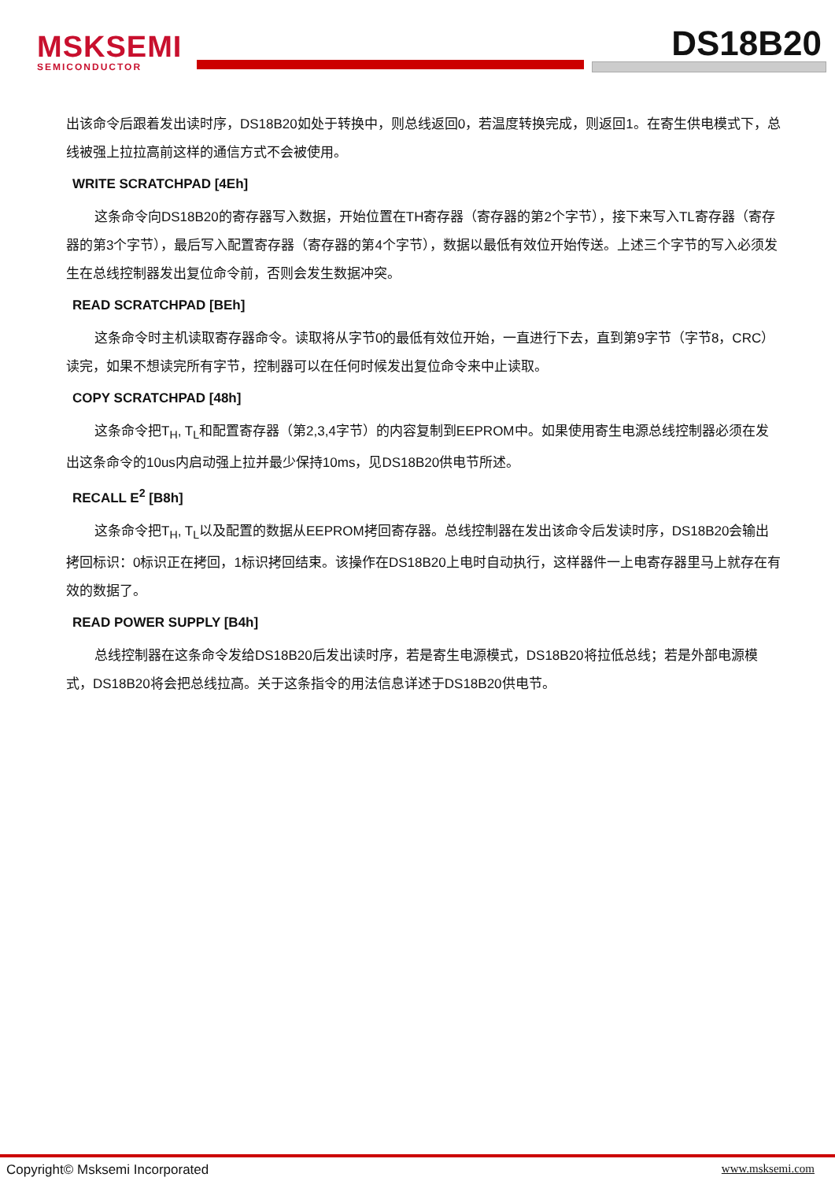MSKSEMI
SEMICONDUCTOR
DS18B20
出该命令后跟着发出读时序，DS18B20如处于转换中，则总线返回0，若温度转换完成，则返回1。在寄生供电模式下，总线被强上拉拉高前这样的通信方式不会被使用。
WRITE SCRATCHPAD [4Eh]
这条命令向DS18B20的寄存器写入数据，开始位置在TH寄存器（寄存器的第2个字节），接下来写入TL寄存器（寄存器的第3个字节），最后写入配置寄存器（寄存器的第4个字节），数据以最低有效位开始传送。上述三个字节的写入必须发生在总线控制器发出复位命令前，否则会发生数据冲突。
READ SCRATCHPAD [BEh]
这条命令时主机读取寄存器命令。读取将从字节0的最低有效位开始，一直进行下去，直到第9字节（字节8，CRC）读完，如果不想读完所有字节，控制器可以在任何时候发出复位命令来中止读取。
COPY SCRATCHPAD [48h]
这条命令把T<sub>H</sub>, T<sub>L</sub>和配置寄存器（第2,3,4字节）的内容复制到EEPROM中。如果使用寄生电源总线控制器必须在发出这条命令的10us内启动强上拉并最少保持10ms，见DS18B20供电节所述。
RECALL E<sup>2</sup> [B8h]
这条命令把T<sub>H</sub>, T<sub>L</sub>以及配置的数据从EEPROM拷回寄存器。总线控制器在发出该命令后发读时序，DS18B20会输出拷回标识：0标识正在拷回，1标识拷回结束。该操作在DS18B20上电时自动执行，这样器件一上电寄存器里马上就存在有效的数据了。
READ POWER SUPPLY [B4h]
总线控制器在这条命令发给DS18B20后发出读时序，若是寄生电源模式，DS18B20将拉低总线；若是外部电源模式，DS18B20将会把总线拉高。关于这条指令的用法信息详述于DS18B20供电节。
Copyright© Msksemi Incorporated www.msksemi.com